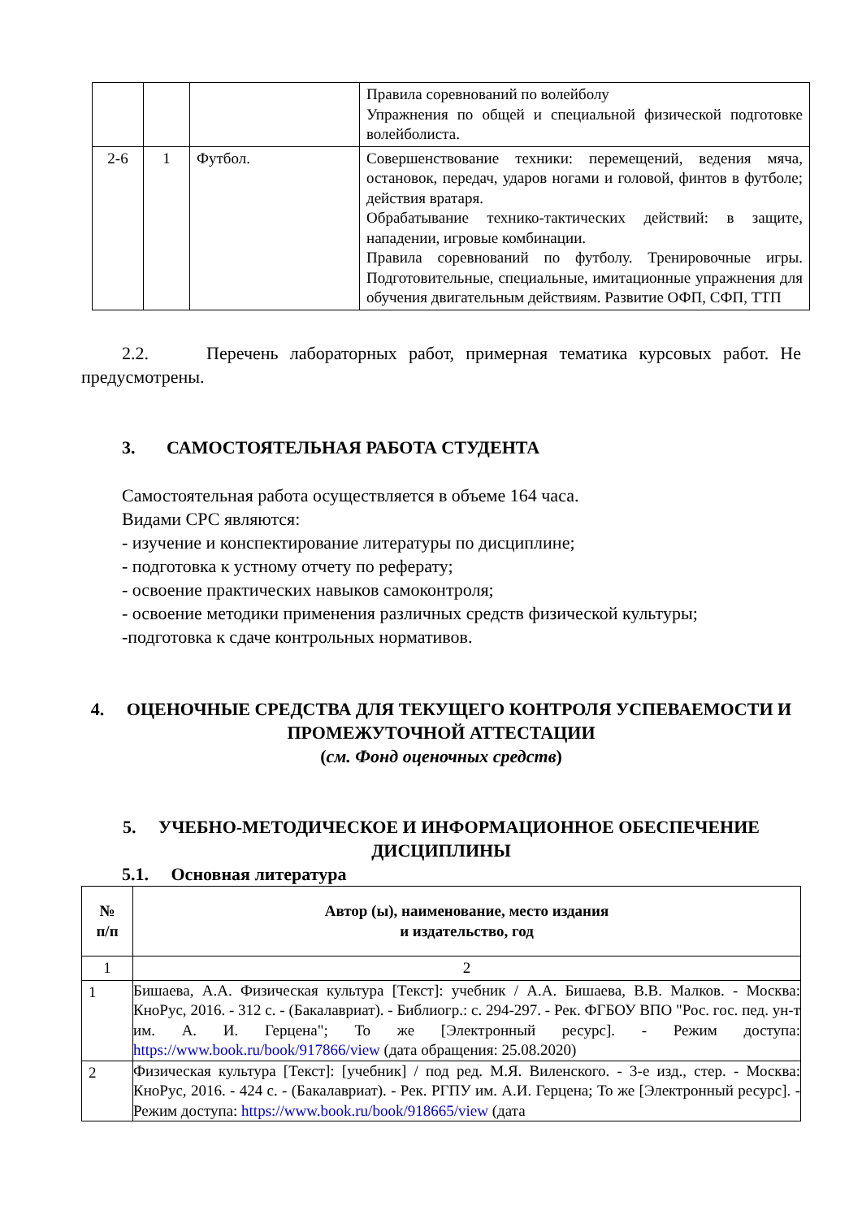| | | | Правила соревнований по волейболу Упражнения по общей и специальной физической подготовке волейболиста. |
| 2-6 | 1 | Футбол. | Совершенствование техники: перемещений, ведения мяча, остановок, передач, ударов ногами и головой, финтов в футболе; действия вратаря. Обрабатывание технико-тактических действий: в защите, нападении, игровые комбинации. Правила соревнований по футболу. Тренировочные игры. Подготовительные, специальные, имитационные упражнения для обучения двигательным действиям. Развитие ОФП, СФП, ТТП |
2.2. Перечень лабораторных работ, примерная тематика курсовых работ. Не предусмотрены.
3. САМОСТОЯТЕЛЬНАЯ РАБОТА СТУДЕНТА
Самостоятельная работа осуществляется в объеме 164 часа.
Видами СРС являются:
- изучение и конспектирование литературы по дисциплине;
- подготовка к устному отчету по реферату;
- освоение практических навыков самоконтроля;
- освоение методики применения различных средств физической культуры;
-подготовка к сдаче контрольных нормативов.
4. ОЦЕНОЧНЫЕ СРЕДСТВА ДЛЯ ТЕКУЩЕГО КОНТРОЛЯ УСПЕВАЕМОСТИ И ПРОМЕЖУТОЧНОЙ АТТЕСТАЦИИ
(см. Фонд оценочных средств)
5. УЧЕБНО-МЕТОДИЧЕСКОЕ И ИНФОРМАЦИОННОЕ ОБЕСПЕЧЕНИЕ ДИСЦИПЛИНЫ
5.1. Основная литература
| № п/п | Автор (ы), наименование, место издания и издательство, год |
| --- | --- |
| 1 | 2 |
| 1 | Бишаева, А.А. Физическая культура [Текст]: учебник / А.А. Бишаева, В.В. Малков. - Москва: КноРус, 2016. - 312 с. - (Бакалавриат). - Библиогр.: с. 294-297. - Рек. ФГБОУ ВПО "Рос. гос. пед. ун-т им. А. И. Герцена"; То же [Электронный ресурс]. - Режим доступа: https://www.book.ru/book/917866/view (дата обращения: 25.08.2020) |
| 2 | Физическая культура [Текст]: [учебник] / под ред. М.Я. Виленского. - 3-е изд., стер. - Москва: КноРус, 2016. - 424 с. - (Бакалавриат). - Рек. РГПУ им. А.И. Герцена; То же [Электронный ресурс]. - Режим доступа: https://www.book.ru/book/918665/view (дата |